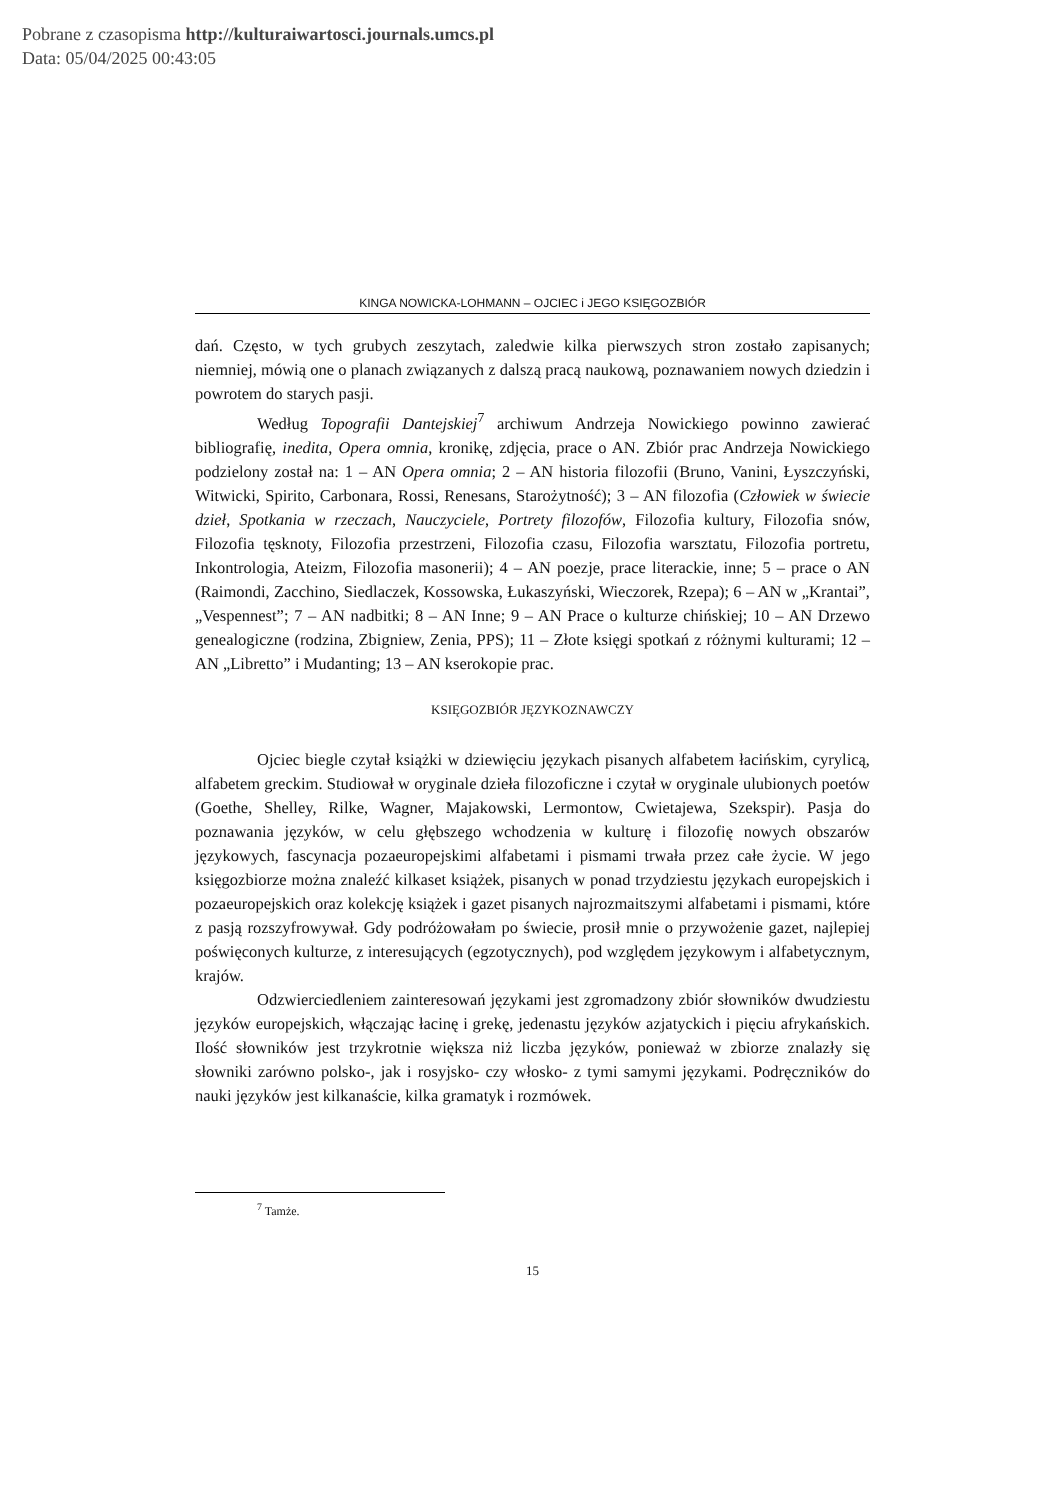Pobrane z czasopisma http://kulturaiwartosci.journals.umcs.pl
Data: 05/04/2025 00:43:05
KINGA NOWICKA-LOHMANN – OJCIEC i JEGO KSIĘGOZBIÓR
dań. Często, w tych grubych zeszytach, zaledwie kilka pierwszych stron zostało zapisanych; niemniej, mówią one o planach związanych z dalszą pracą naukową, poznawaniem nowych dziedzin i powrotem do starych pasji.
Według Topografii Dantejskiej<sup>7</sup> archiwum Andrzeja Nowickiego powinno zawierać bibliografię, inedita, Opera omnia, kronikę, zdjęcia, prace o AN. Zbiór prac Andrzeja Nowickiego podzielony został na: 1 – AN Opera omnia; 2 – AN historia filozofii (Bruno, Vanini, Łyszczyński, Witwicki, Spirito, Carbonara, Rossi, Renesans, Starożytność); 3 – AN filozofia (Człowiek w świecie dzieł, Spotkania w rzeczach, Nauczyciele, Portrety filozofów, Filozofia kultury, Filozofia snów, Filozofia tęsknoty, Filozofia przestrzeni, Filozofia czasu, Filozofia warsztatu, Filozofia portretu, Inkontrologia, Ateizm, Filozofia masonerii); 4 – AN poezje, prace literackie, inne; 5 – prace o AN (Raimondi, Zacchino, Siedlaczek, Kossowska, Łukaszyński, Wieczorek, Rzepa); 6 – AN w „Krantai”, „Vespennest”; 7 – AN nadbitki; 8 – AN Inne; 9 – AN Prace o kulturze chińskiej; 10 – AN Drzewo genealogiczne (rodzina, Zbigniew, Zenia, PPS); 11 – Złote księgi spotkań z różnymi kulturami; 12 – AN „Libretto” i Mudanting; 13 – AN kserokopie prac.
KSIĘGOZBIÓR JĘZYKOZNAWCZY
Ojciec biegle czytał książki w dziewięciu językach pisanych alfabetem łacińskim, cyrylicą, alfabetem greckim. Studiował w oryginale dzieła filozoficzne i czytał w oryginale ulubionych poetów (Goethe, Shelley, Rilke, Wagner, Majakowski, Lermontow, Cwietajewa, Szekspir). Pasja do poznawania języków, w celu głębszego wchodzenia w kulturę i filozofię nowych obszarów językowych, fascynacja pozaeuropejskimi alfabetami i pismami trwała przez całe życie. W jego księgozbiorze można znaleźć kilkaset książek, pisanych w ponad trzydziestu językach europejskich i pozaeuropejskich oraz kolekcję książek i gazet pisanych najrozmaitszymi alfabetami i pismami, które z pasją rozszyfrowywał. Gdy podróżowałam po świecie, prosił mnie o przywożenie gazet, najlepiej poświęconych kulturze, z interesujących (egzotycznych), pod względem językowym i alfabetycznym, krajów.
Odzwierciedleniem zainteresowań językami jest zgromadzony zbiór słowników dwudziestu języków europejskich, włączając łacinę i grekę, jedenastu języków azjatyckich i pięciu afrykańskich. Ilość słowników jest trzykrotnie większa niż liczba języków, ponieważ w zbiorze znalazły się słowniki zarówno polsko-, jak i rosyjsko- czy włosko- z tymi samymi językami. Podręczników do nauki języków jest kilkanaście, kilka gramatyk i rozmówek.
<sup>7</sup> Tamże.
15